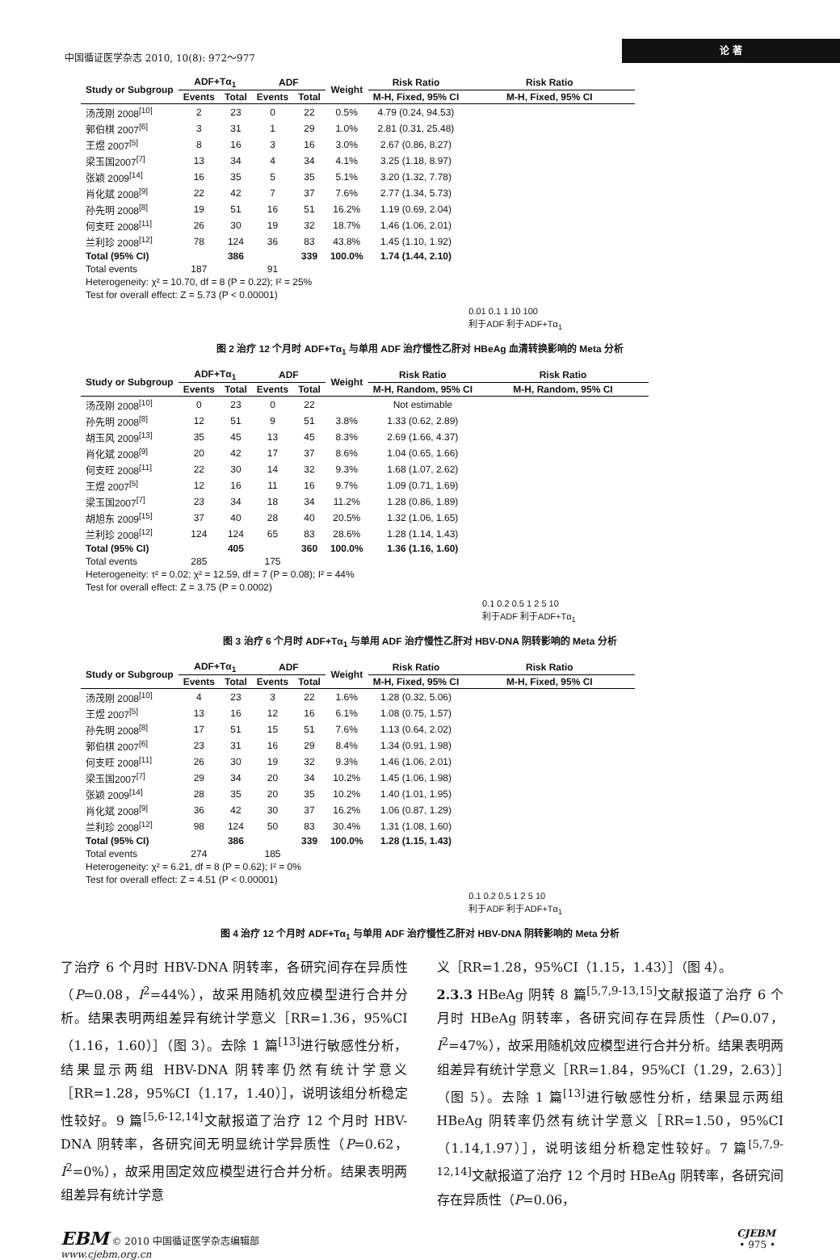中国循证医学杂志 2010, 10(8): 972～977 论 著
| Study or Subgroup | ADF+Tα<sub>1</sub> | | ADF | | Weight | Risk Ratio | Risk Ratio |
| --- | --- | --- | --- | --- | --- | --- | --- |
| | Events | Total | Events | Total | | M-H, Fixed, 95% CI | M-H, Fixed, 95% CI |
| 汤茂刚 2008<sup>[10]</sup> | 2 | 23 | 0 | 22 | 0.5% | 4.79 (0.24, 94.53) | |
| 郭伯棋 2007<sup>[6]</sup> | 3 | 31 | 1 | 29 | 1.0% | 2.81 (0.31, 25.48) | |
| 王煜 2007<sup>[5]</sup> | 8 | 16 | 3 | 16 | 3.0% | 2.67 (0.86, 8.27) | |
| 梁玉国2007<sup>[7]</sup> | 13 | 34 | 4 | 34 | 4.1% | 3.25 (1.18, 8.97) | |
| 张颖 2009<sup>[14]</sup> | 16 | 35 | 5 | 35 | 5.1% | 3.20 (1.32, 7.78) | |
| 肖化斌 2008<sup>[9]</sup> | 22 | 42 | 7 | 37 | 7.6% | 2.77 (1.34, 5.73) | |
| 孙先明 2008<sup>[8]</sup> | 19 | 51 | 16 | 51 | 16.2% | 1.19 (0.69, 2.04) | |
| 何支旺 2008<sup>[11]</sup> | 26 | 30 | 19 | 32 | 18.7% | 1.46 (1.06, 2.01) | |
| 兰利珍 2008<sup>[12]</sup> | 78 | 124 | 36 | 83 | 43.8% | 1.45 (1.10, 1.92) | |
| Total (95% CI) | | 386 | | 339 | 100.0% | 1.74 (1.44, 2.10) | |
| Total events | 187 | | 91 | | | | |
| Heterogeneity: χ² = 10.70, df = 8 (P = 0.22); I² = 25% | | | | | | | |
| Test for overall effect: Z = 5.73 (P < 0.00001) | | | | | | | |
| | | | | | | | 0.01 0.1 1 10 100 利于ADF 利于ADF+Tα<sub>1</sub> |
图 2 治疗 12 个月时 ADF+Tα<sub>1</sub> 与单用 ADF 治疗慢性乙肝对 HBeAg 血清转换影响的 Meta 分析
| Study or Subgroup | ADF+Tα<sub>1</sub> | | ADF | | Weight | Risk Ratio | Risk Ratio |
| --- | --- | --- | --- | --- | --- | --- | --- |
| | Events | Total | Events | Total | | M-H, Random, 95% CI | M-H, Random, 95% CI |
| 汤茂刚 2008<sup>[10]</sup> | 0 | 23 | 0 | 22 | | Not estimable | |
| 孙先明 2008<sup>[8]</sup> | 12 | 51 | 9 | 51 | 3.8% | 1.33 (0.62, 2.89) | |
| 胡玉风 2009<sup>[13]</sup> | 35 | 45 | 13 | 45 | 8.3% | 2.69 (1.66, 4.37) | |
| 肖化斌 2008<sup>[9]</sup> | 20 | 42 | 17 | 37 | 8.6% | 1.04 (0.65, 1.66) | |
| 何支旺 2008<sup>[11]</sup> | 22 | 30 | 14 | 32 | 9.3% | 1.68 (1.07, 2.62) | |
| 王煜 2007<sup>[5]</sup> | 12 | 16 | 11 | 16 | 9.7% | 1.09 (0.71, 1.69) | |
| 梁玉国2007<sup>[7]</sup> | 23 | 34 | 18 | 34 | 11.2% | 1.28 (0.86, 1.89) | |
| 胡旭东 2009<sup>[15]</sup> | 37 | 40 | 28 | 40 | 20.5% | 1.32 (1.06, 1.65) | |
| 兰利珍 2008<sup>[12]</sup> | 124 | 124 | 65 | 83 | 28.6% | 1.28 (1.14, 1.43) | |
| Total (95% CI) | | 405 | | 360 | 100.0% | 1.36 (1.16, 1.60) | |
| Total events | 285 | | 175 | | | | |
| Heterogeneity: τ² = 0.02; χ² = 12.59, df = 7 (P = 0.08); I² = 44% | | | | | | | |
| Test for overall effect: Z = 3.75 (P = 0.0002) | | | | | | | |
| | | | | | | | 0.1 0.2 0.5 1 2 5 10 利于ADF 利于ADF+Tα<sub>1</sub> |
图 3 治疗 6 个月时 ADF+Tα<sub>1</sub> 与单用 ADF 治疗慢性乙肝对 HBV-DNA 阴转影响的 Meta 分析
| Study or Subgroup | ADF+Tα<sub>1</sub> | | ADF | | Weight | Risk Ratio | Risk Ratio |
| --- | --- | --- | --- | --- | --- | --- | --- |
| | Events | Total | Events | Total | | M-H, Fixed, 95% CI | M-H, Fixed, 95% CI |
| 汤茂刚 2008<sup>[10]</sup> | 4 | 23 | 3 | 22 | 1.6% | 1.28 (0.32, 5.06) | |
| 王煜 2007<sup>[5]</sup> | 13 | 16 | 12 | 16 | 6.1% | 1.08 (0.75, 1.57) | |
| 孙先明 2008<sup>[8]</sup> | 17 | 51 | 15 | 51 | 7.6% | 1.13 (0.64, 2.02) | |
| 郭伯棋 2007<sup>[6]</sup> | 23 | 31 | 16 | 29 | 8.4% | 1.34 (0.91, 1.98) | |
| 何支旺 2008<sup>[11]</sup> | 26 | 30 | 19 | 32 | 9.3% | 1.46 (1.06, 2.01) | |
| 梁玉国2007<sup>[7]</sup> | 29 | 34 | 20 | 34 | 10.2% | 1.45 (1.06, 1.98) | |
| 张颖 2009<sup>[14]</sup> | 28 | 35 | 20 | 35 | 10.2% | 1.40 (1.01, 1.95) | |
| 肖化斌 2008<sup>[9]</sup> | 36 | 42 | 30 | 37 | 16.2% | 1.06 (0.87, 1.29) | |
| 兰利珍 2008<sup>[12]</sup> | 98 | 124 | 50 | 83 | 30.4% | 1.31 (1.08, 1.60) | |
| Total (95% CI) | | 386 | | 339 | 100.0% | 1.28 (1.15, 1.43) | |
| Total events | 274 | | 185 | | | | |
| Heterogeneity: χ² = 6.21, df = 8 (P = 0.62); I² = 0% | | | | | | | |
| Test for overall effect: Z = 4.51 (P < 0.00001) | | | | | | | |
| | | | | | | | 0.1 0.2 0.5 1 2 5 10 利于ADF 利于ADF+Tα<sub>1</sub> |
图 4 治疗 12 个月时 ADF+Tα<sub>1</sub> 与单用 ADF 治疗慢性乙肝对 HBV-DNA 阴转影响的 Meta 分析
了治疗 6 个月时 HBV-DNA 阴转率，各研究间存在异质性（P=0.08，I<sup>2</sup>=44%），故采用随机效应模型进行合并分析。结果表明两组差异有统计学意义［RR=1.36，95%CI（1.16，1.60）］（图 3）。去除 1 篇<sup>[13]</sup>进行敏感性分析，结果显示两组 HBV-DNA 阴转率仍然有统计学意义［RR=1.28，95%CI（1.17，1.40）］，说明该组分析稳定性较好。9 篇<sup>[5,6-12,14]</sup>文献报道了治疗 12 个月时 HBV-DNA 阴转率，各研究间无明显统计学异质性（P=0.62，I<sup>2</sup>=0%），故采用固定效应模型进行合并分析。结果表明两组差异有统计学意
义［RR=1.28，95%CI（1.15，1.43）］（图 4）。
2.3.3 HBeAg 阴转 8 篇<sup>[5,7,9-13,15]</sup>文献报道了治疗 6 个月时 HBeAg 阴转率，各研究间存在异质性（P=0.07，I<sup>2</sup>=47%），故采用随机效应模型进行合并分析。结果表明两组差异有统计学意义［RR=1.84，95%CI（1.29，2.63）］（图 5）。去除 1 篇<sup>[13]</sup>进行敏感性分析，结果显示两组 HBeAg 阴转率仍然有统计学意义［RR=1.50，95%CI（1.14,1.97）］，说明该组分析稳定性较好。7 篇<sup>[5,7,9-12,14]</sup>文献报道了治疗 12 个月时 HBeAg 阴转率，各研究间存在异质性（P=0.06，
EBM © 2010 中国循证医学杂志编辑部
www.cjebm.org.cn
CJEBM
• 975 •